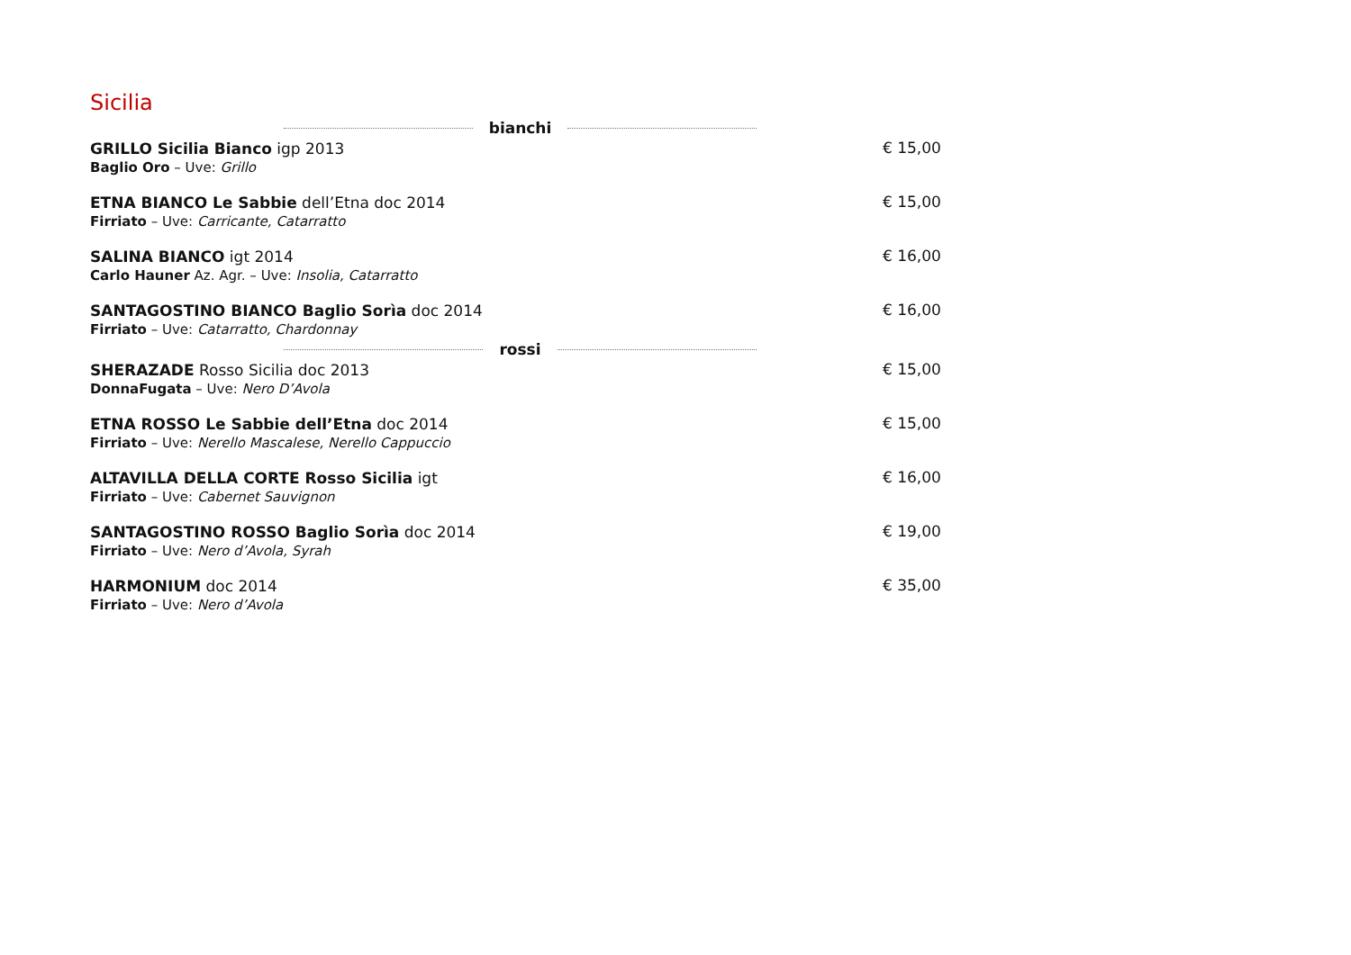Sicilia
bianchi
GRILLO Sicilia Bianco igp 2013
Baglio Oro – Uve: Grillo
€ 15,00
ETNA BIANCO Le Sabbie dell’Etna doc 2014
Firriato – Uve: Carricante, Catarratto
€ 15,00
SALINA BIANCO igt 2014
Carlo Hauner Az. Agr. – Uve: Insolia, Catarratto
€ 16,00
SANTAGOSTINO BIANCO Baglio Sorìa doc 2014
Firriato – Uve: Catarratto, Chardonnay
€ 16,00
rossi
SHERAZADE Rosso Sicilia doc 2013
DonnaFugata – Uve: Nero D’Avola
€ 15,00
ETNA ROSSO Le Sabbie dell’Etna doc 2014
Firriato – Uve: Nerello Mascalese, Nerello Cappuccio
€ 15,00
ALTAVILLA DELLA CORTE Rosso Sicilia igt
Firriato – Uve: Cabernet Sauvignon
€ 16,00
SANTAGOSTINO ROSSO Baglio Sorìa doc 2014
Firriato – Uve: Nero d’Avola, Syrah
€ 19,00
HARMONIUM doc 2014
Firriato – Uve: Nero d’Avola
€ 35,00